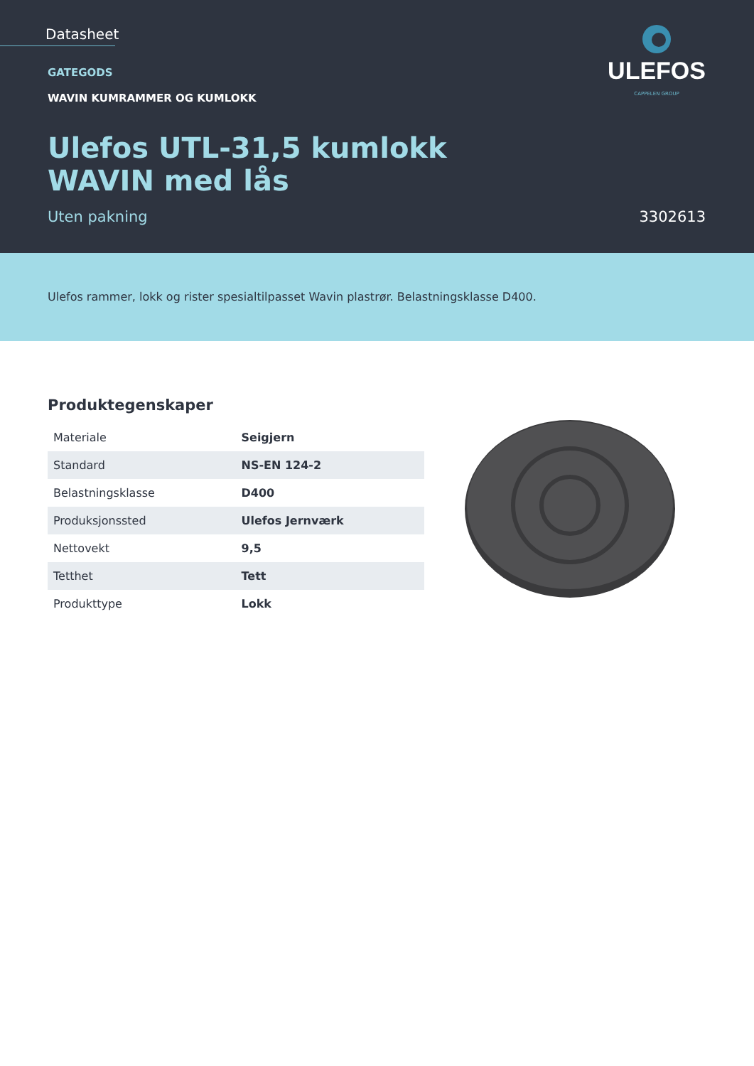Datasheet
ULEFOS
CAPPELEN GROUP
GATEGODS
WAVIN KUMRAMMER OG KUMLOKK
Ulefos UTL-31,5 kumlokk
WAVIN med lås
Uten pakning 3302613
Ulefos rammer, lokk og rister spesialtilpasset Wavin plastrør. Belastningsklasse D400.
Produktegenskaper
| Materiale | Seigjern |
| Standard | NS-EN 124-2 |
| Belastningsklasse | D400 |
| Produksjonssted | Ulefos Jernværk |
| Nettovekt | 9,5 |
| Tetthet | Tett |
| Produkttype | Lokk |